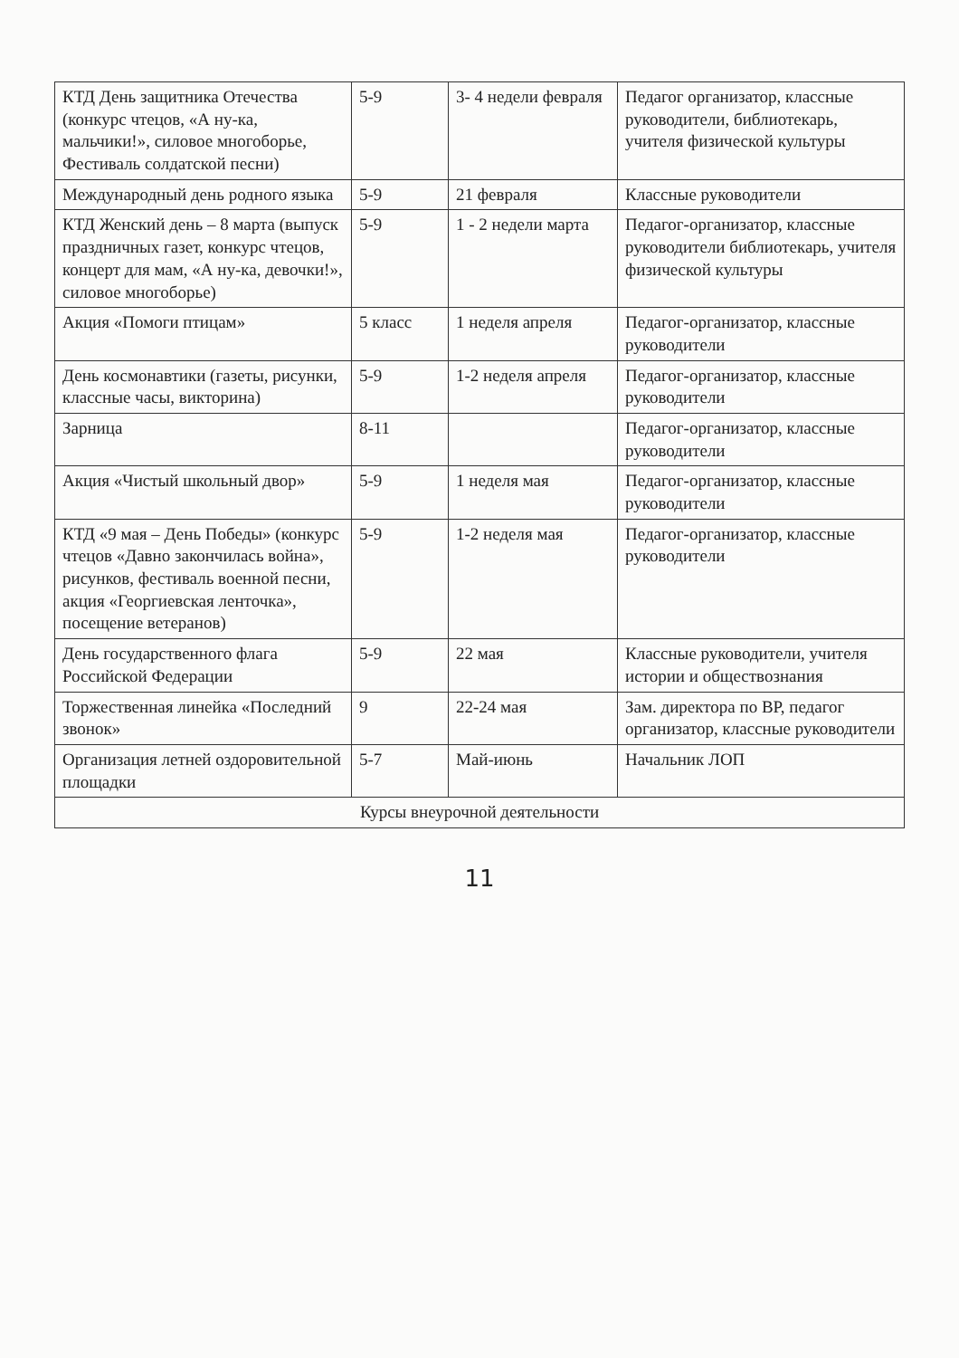| КТД День защитника Отечества (конкурс чтецов, «А ну-ка, мальчики!», силовое многоборье, Фестиваль солдатской песни) | 5-9 | 3- 4 недели февраля | Педагог организатор, классные руководители, библиотекарь, учителя физической культуры |
| Международный день родного языка | 5-9 | 21 февраля | Классные руководители |
| КТД Женский день – 8 марта (выпуск праздничных газет, конкурс чтецов, концерт для мам, «А ну-ка, девочки!», силовое многоборье) | 5-9 | 1 - 2 недели марта | Педагог-организатор, классные руководители библиотекарь, учителя физической культуры |
| Акция «Помоги птицам» | 5 класс | 1 неделя апреля | Педагог-организатор, классные руководители |
| День космонавтики (газеты, рисунки, классные часы, викторина) | 5-9 | 1-2 неделя апреля | Педагог-организатор, классные руководители |
| Зарница | 8-11 | | Педагог-организатор, классные руководители |
| Акция «Чистый школьный двор» | 5-9 | 1 неделя мая | Педагог-организатор, классные руководители |
| КТД «9 мая – День Победы» (конкурс чтецов «Давно закончилась война», рисунков, фестиваль военной песни, акция «Георгиевская ленточка», посещение ветеранов) | 5-9 | 1-2 неделя мая | Педагог-организатор, классные руководители |
| День государственного флага Российской Федерации | 5-9 | 22 мая | Классные руководители, учителя истории и обществознания |
| Торжественная линейка «Последний звонок» | 9 | 22-24 мая | Зам. директора по ВР, педагог организатор, классные руководители |
| Организация летней оздоровительной площадки | 5-7 | Май-июнь | Начальник ЛОП |
| Курсы внеурочной деятельности | | | |
11